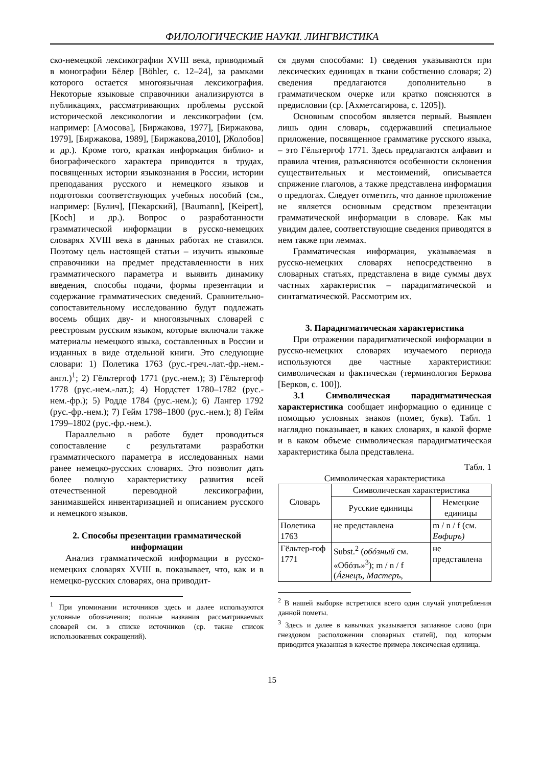ФИЛОЛОГИЧЕСКИЕ НАУКИ. ЛИНГВИСТИКА
ско-немецкой лексикографии XVIII века, приводимый в монографии Бёлер [Böhler, с. 12–24], за рамками которого остается многоязычная лексикография. Некоторые языковые справочники анализируются в публикациях, рассматривающих проблемы русской исторической лексикологии и лексикографии (см. например: [Амосова], [Биржакова, 1977], [Биржакова, 1979], [Биржакова, 1989], [Биржакова,2010], [Жолобов] и др.). Кроме того, краткая информация библио- и биографического характера приводится в трудах, посвященных истории языкознания в России, истории преподавания русского и немецкого языков и подготовки соответствующих учебных пособий (см., например: [Булич], [Пекарский], [Baumann], [Keipert], [Koch] и др.). Вопрос о разработанности грамматической информации в русско-немецких словарях XVIII века в данных работах не ставился. Поэтому цель настоящей статьи – изучить языковые справочники на предмет представленности в них грамматического параметра и выявить динамику введения, способы подачи, формы презентации и содержание грамматических сведений. Сравнительно-сопоставительному исследованию будут подлежать восемь общих дву- и многоязычных словарей с реестровым русским языком, которые включали также материалы немецкого языка, составленных в России и изданных в виде отдельной книги. Это следующие словари: 1) Полетика 1763 (рус.-греч.-лат.-фр.-нем.-англ.)<sup>1</sup>; 2) Гёльтергоф 1771 (рус.-нем.); 3) Гёльтергоф 1778 (рус.-нем.-лат.); 4) Нордстет 1780–1782 (рус.-нем.-фр.); 5) Родде 1784 (рус.-нем.); 6) Лангер 1792 (рус.-фр.-нем.); 7) Гейм 1798–1800 (рус.-нем.); 8) Гейм 1799–1802 (рус.-фр.-нем.).
Параллельно в работе будет проводиться сопоставление с результатами разработки грамматического параметра в исследованных нами ранее немецко-русских словарях. Это позволит дать более полную характеристику развития всей отечественной переводной лексикографии, занимавшейся инвентаризацией и описанием русского и немецкого языков.
2. Способы презентации грамматической информации
Анализ грамматической информации в русско-немецких словарях XVIII в. показывает, что, как и в немецко-русских словарях, она приводит-
<sup>1</sup> При упоминании источников здесь и далее используются условные обозначения; полные названия рассматриваемых словарей см. в списке источников (ср. также список использованных сокращений).
ся двумя способами: 1) сведения указываются при лексических единицах в ткани собственно словаря; 2) сведения предлагаются дополнительно в грамматическом очерке или кратко поясняются в предисловии (ср. [Ахметсагирова, с. 1205]).
Основным способом является первый. Выявлен лишь один словарь, содержавший специальное приложение, посвященное грамматике русского языка, – это Гёльтергоф 1771. Здесь предлагаются алфавит и правила чтения, разъясняются особенности склонения существительных и местоимений, описывается спряжение глаголов, а также представлена информация о предлогах. Следует отметить, что данное приложение не является основным средством презентации грамматической информации в словаре. Как мы увидим далее, соответствующие сведения приводятся в нем также при леммах.
Грамматическая информация, указываемая в русско-немецких словарях непосредственно в словарных статьях, представлена в виде суммы двух частных характеристик – парадигматической и синтагматической. Рассмотрим их.
3. Парадигматическая характеристика
При отражении парадигматической информации в русско-немецких словарях изучаемого периода используются две частные характеристики: символическая и фактическая (терминология Беркова [Берков, с. 100]).
3.1 Символическая парадигматическая характеристика сообщает информацию о единице с помощью условных знаков (помет, букв). Табл. 1 наглядно показывает, в каких словарях, в какой форме и в каком объеме символическая парадигматическая характеристика была представлена.
Табл. 1
Символическая характеристика
| Словарь | Символическая характеристика | |
| --- | --- | --- |
| | Русские единицы | Немецкие единицы |
| Полетика 1763 | не представлена | m / n / f (см. Еѳфиръ) |
| Гёльтер-гоф 1771 | Subst.<sup>2</sup> ( обóзный см. «Обóзъ»<sup>3</sup>); m / n / f ( Áгнецъ, Мастеръ, | не представлена |
<sup>2</sup> В нашей выборке встретился всего один случай употребления данной пометы.
<sup>3</sup> Здесь и далее в кавычках указывается заглавное слово (при гнездовом расположении словарных статей), под которым приводится указанная в качестве примера лексическая единица.
15